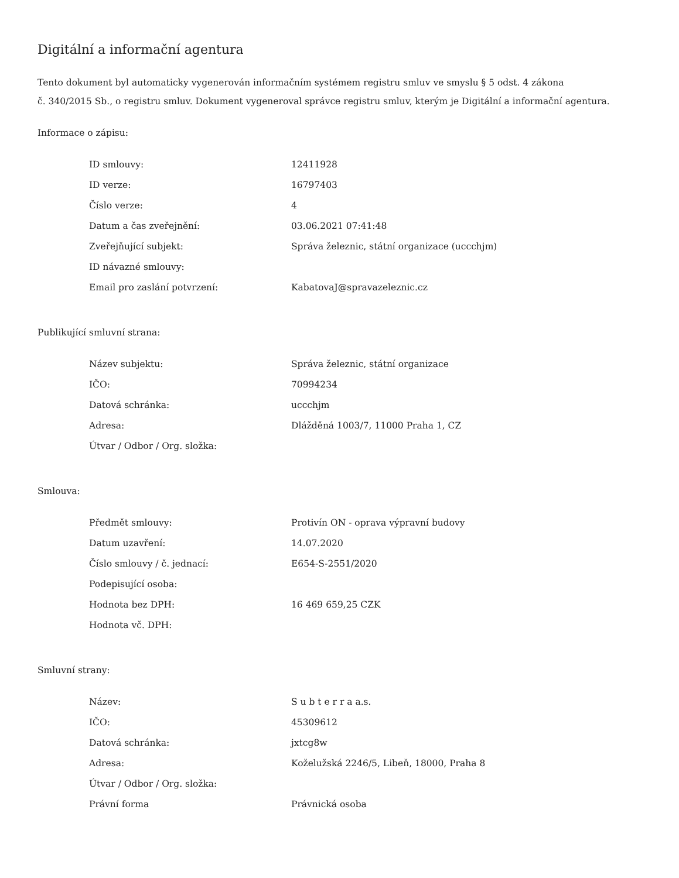Digitální a informační agentura
Tento dokument byl automaticky vygenerován informačním systémem registru smluv ve smyslu § 5 odst. 4 zákona
č. 340/2015 Sb., o registru smluv. Dokument vygeneroval správce registru smluv, kterým je Digitální a informační agentura.
Informace o zápisu:
| ID smlouvy: | 12411928 |
| ID verze: | 16797403 |
| Číslo verze: | 4 |
| Datum a čas zveřejnění: | 03.06.2021 07:41:48 |
| Zveřejňující subjekt: | Správa železnic, státní organizace (uccchjm) |
| ID návazné smlouvy: | |
| Email pro zaslání potvrzení: | KabatovaJ@spravazeleznic.cz |
Publikující smluvní strana:
| Název subjektu: | Správa železnic, státní organizace |
| IČO: | 70994234 |
| Datová schránka: | uccchjm |
| Adresa: | Dlážděná 1003/7, 11000 Praha 1, CZ |
| Útvar / Odbor / Org. složka: | |
Smlouva:
| Předmět smlouvy: | Protivín ON - oprava výpravní budovy |
| Datum uzavření: | 14.07.2020 |
| Číslo smlouvy / č. jednací: | E654-S-2551/2020 |
| Podepisující osoba: | |
| Hodnota bez DPH: | 16 469 659,25 CZK |
| Hodnota vč. DPH: | |
Smluvní strany:
| Název: | S u b t e r r a a.s. |
| IČO: | 45309612 |
| Datová schránka: | jxtcg8w |
| Adresa: | Koželužská 2246/5, Libeň, 18000, Praha 8 |
| Útvar / Odbor / Org. složka: | |
| Právní forma | Právnická osoba |